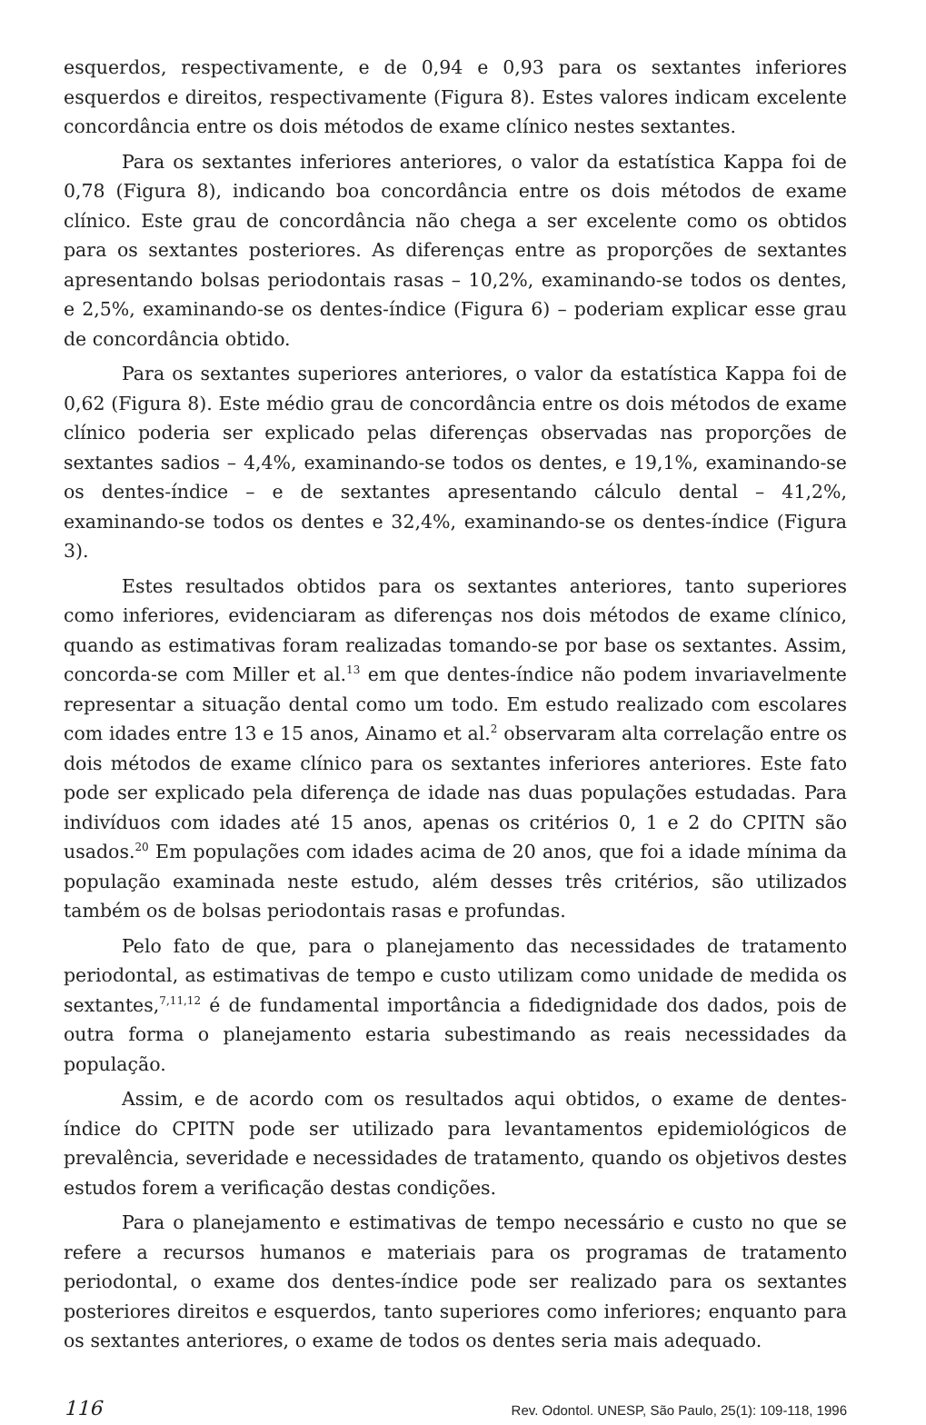esquerdos, respectivamente, e de 0,94 e 0,93 para os sextantes inferiores esquerdos e direitos, respectivamente (Figura 8). Estes valores indicam excelente concordância entre os dois métodos de exame clínico nestes sextantes.
Para os sextantes inferiores anteriores, o valor da estatística Kappa foi de 0,78 (Figura 8), indicando boa concordância entre os dois métodos de exame clínico. Este grau de concordância não chega a ser excelente como os obtidos para os sextantes posteriores. As diferenças entre as proporções de sextantes apresentando bolsas periodontais rasas – 10,2%, examinando-se todos os dentes, e 2,5%, examinando-se os dentes-índice (Figura 6) – poderiam explicar esse grau de concordância obtido.
Para os sextantes superiores anteriores, o valor da estatística Kappa foi de 0,62 (Figura 8). Este médio grau de concordância entre os dois métodos de exame clínico poderia ser explicado pelas diferenças observadas nas proporções de sextantes sadios – 4,4%, examinando-se todos os dentes, e 19,1%, examinando-se os dentes-índice – e de sextantes apresentando cálculo dental – 41,2%, examinando-se todos os dentes e 32,4%, examinando-se os dentes-índice (Figura 3).
Estes resultados obtidos para os sextantes anteriores, tanto superiores como inferiores, evidenciaram as diferenças nos dois métodos de exame clínico, quando as estimativas foram realizadas tomando-se por base os sextantes. Assim, concorda-se com Miller et al.<sup>13</sup> em que dentes-índice não podem invariavelmente representar a situação dental como um todo. Em estudo realizado com escolares com idades entre 13 e 15 anos, Ainamo et al.<sup>2</sup> observaram alta correlação entre os dois métodos de exame clínico para os sextantes inferiores anteriores. Este fato pode ser explicado pela diferença de idade nas duas populações estudadas. Para indivíduos com idades até 15 anos, apenas os critérios 0, 1 e 2 do CPITN são usados.<sup>20</sup> Em populações com idades acima de 20 anos, que foi a idade mínima da população examinada neste estudo, além desses três critérios, são utilizados também os de bolsas periodontais rasas e profundas.
Pelo fato de que, para o planejamento das necessidades de tratamento periodontal, as estimativas de tempo e custo utilizam como unidade de medida os sextantes,<sup>7,11,12</sup> é de fundamental importância a fidedignidade dos dados, pois de outra forma o planejamento estaria subestimando as reais necessidades da população.
Assim, e de acordo com os resultados aqui obtidos, o exame de dentes-índice do CPITN pode ser utilizado para levantamentos epidemiológicos de prevalência, severidade e necessidades de tratamento, quando os objetivos destes estudos forem a verificação destas condições.
Para o planejamento e estimativas de tempo necessário e custo no que se refere a recursos humanos e materiais para os programas de tratamento periodontal, o exame dos dentes-índice pode ser realizado para os sextantes posteriores direitos e esquerdos, tanto superiores como inferiores; enquanto para os sextantes anteriores, o exame de todos os dentes seria mais adequado.
116 Rev. Odontol. UNESP, São Paulo, 25(1): 109-118, 1996